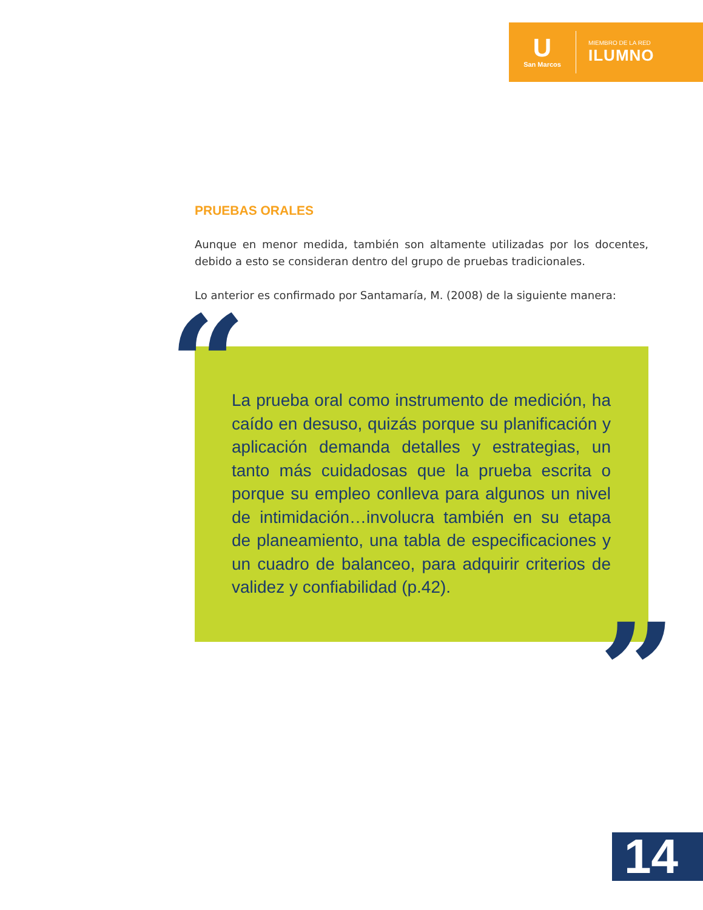U
San Marcos
MIEMBRO DE LA RED
ILUMNO
PRUEBAS ORALES
Aunque en menor medida, también son altamente utilizadas por los docentes, debido a esto se consideran dentro del grupo de pruebas tradicionales.
Lo anterior es confirmado por Santamaría, M. (2008) de la siguiente manera:
“
La prueba oral como instrumento de medición, ha caído en desuso, quizás porque su planificación y aplicación demanda detalles y estrategias, un tanto más cuidadosas que la prueba escrita o porque su empleo conlleva para algunos un nivel de intimidación…involucra también en su etapa de planeamiento, una tabla de especificaciones y un cuadro de balanceo, para adquirir criterios de validez y confiabilidad (p.42).
”
14